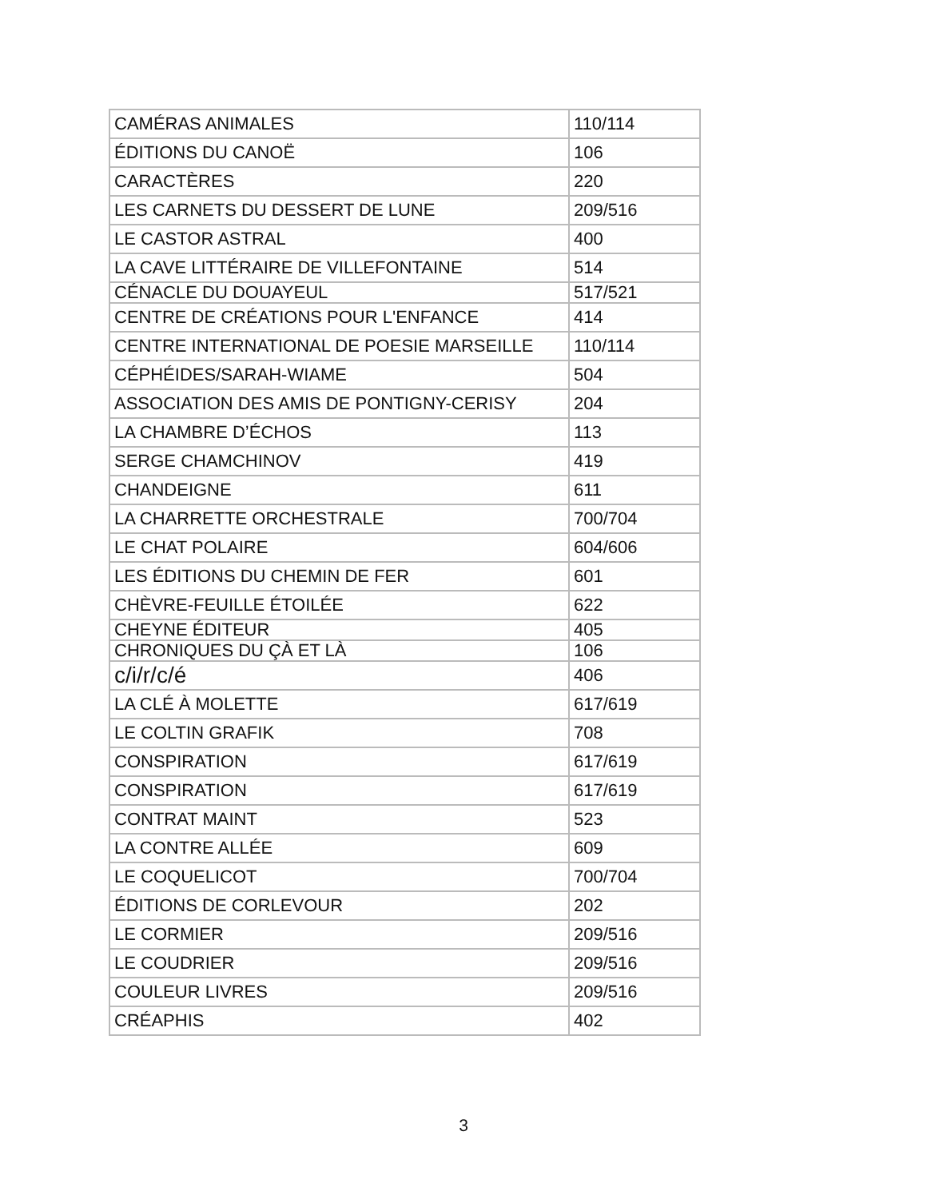| CAMÉRAS ANIMALES | 110/114 |
| ÉDITIONS DU CANOË | 106 |
| CARACTÈRES | 220 |
| LES CARNETS DU DESSERT DE LUNE | 209/516 |
| LE CASTOR ASTRAL | 400 |
| LA CAVE LITTÉRAIRE DE VILLEFONTAINE | 514 |
| CÉNACLE DU DOUAYEUL | 517/521 |
| CENTRE DE CRÉATIONS POUR L'ENFANCE | 414 |
| CENTRE INTERNATIONAL DE POESIE MARSEILLE | 110/114 |
| CÉPHÉIDES/SARAH-WIAME | 504 |
| ASSOCIATION DES AMIS DE PONTIGNY-CERISY | 204 |
| LA CHAMBRE D’ÉCHOS | 113 |
| SERGE CHAMCHINOV | 419 |
| CHANDEIGNE | 611 |
| LA CHARRETTE ORCHESTRALE | 700/704 |
| LE CHAT POLAIRE | 604/606 |
| LES ÉDITIONS DU CHEMIN DE FER | 601 |
| CHÈVRE-FEUILLE ÉTOILÉE | 622 |
| CHEYNE ÉDITEUR | 405 |
| CHRONIQUES DU ÇÀ ET LÀ | 106 |
| c/i/r/c/é | 406 |
| LA CLÉ À MOLETTE | 617/619 |
| LE COLTIN GRAFIK | 708 |
| CONSPIRATION | 617/619 |
| CONSPIRATION | 617/619 |
| CONTRAT MAINT | 523 |
| LA CONTRE ALLÉE | 609 |
| LE COQUELICOT | 700/704 |
| ÉDITIONS DE CORLEVOUR | 202 |
| LE CORMIER | 209/516 |
| LE COUDRIER | 209/516 |
| COULEUR LIVRES | 209/516 |
| CRÉAPHIS | 402 |
3